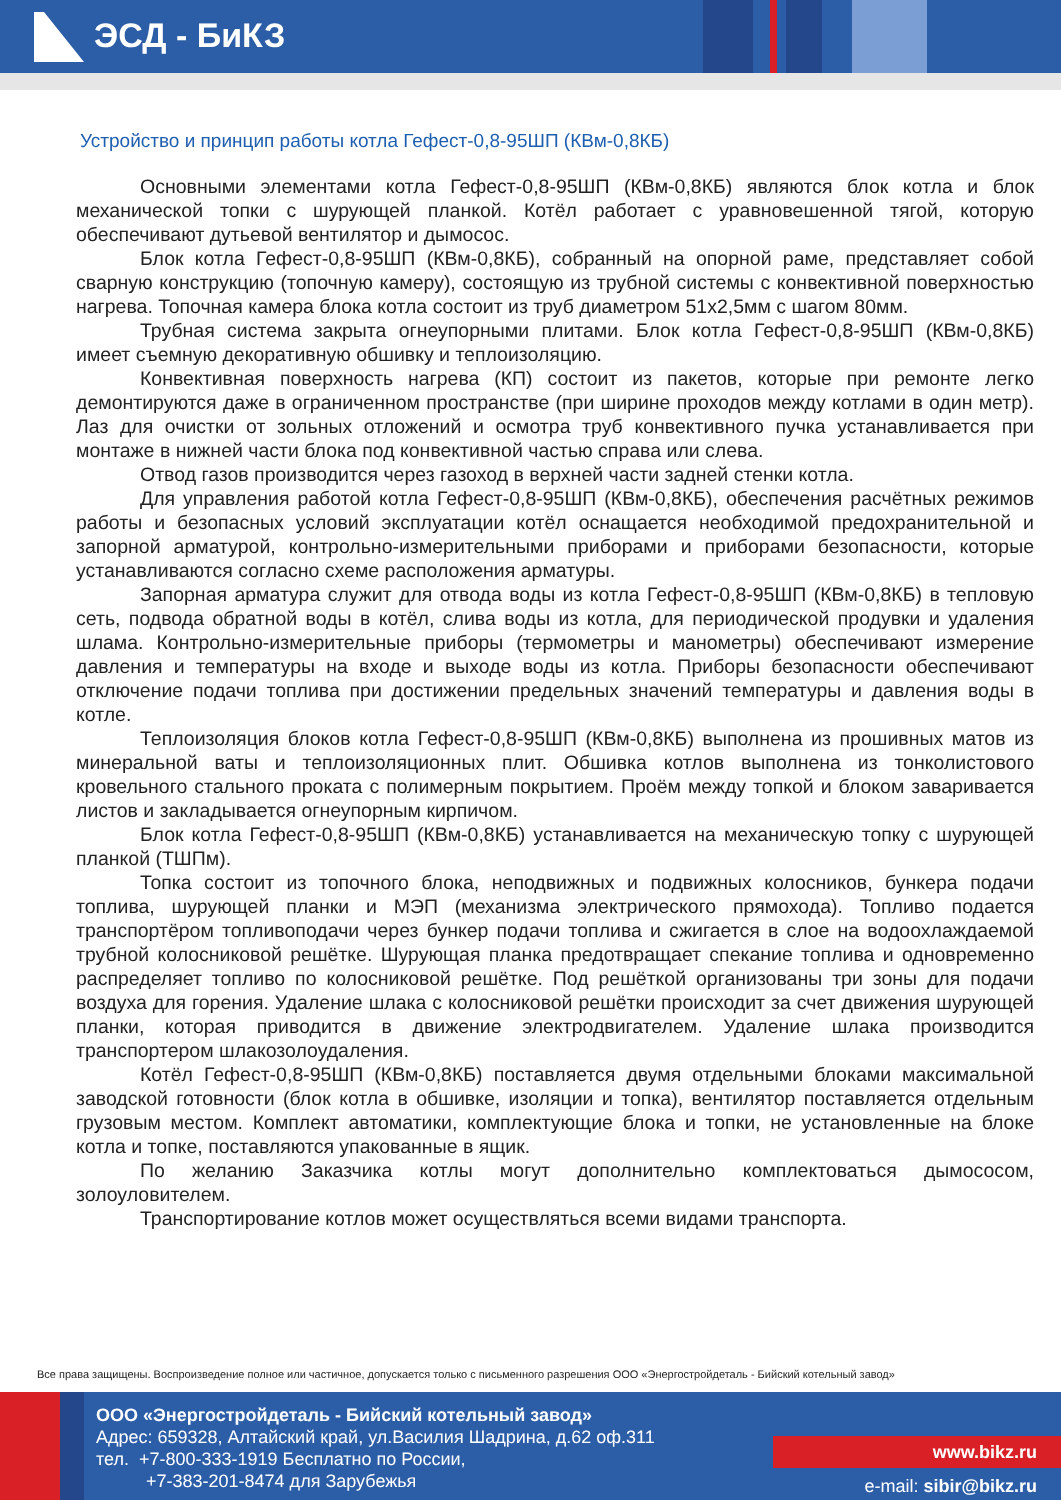ЭСД - БиКЗ
Устройство и принцип работы котла Гефест-0,8-95ШП (КВм-0,8КБ)
Основными элементами котла Гефест-0,8-95ШП (КВм-0,8КБ) являются блок котла и блок механической топки с шурующей планкой. Котёл работает с уравновешенной тягой, которую обеспечивают дутьевой вентилятор и дымосос.
Блок котла Гефест-0,8-95ШП (КВм-0,8КБ), собранный на опорной раме, представляет собой сварную конструкцию (топочную камеру), состоящую из трубной системы с конвективной поверхностью нагрева. Топочная камера блока котла состоит из труб диаметром 51х2,5мм с шагом 80мм.
Трубная система закрыта огнеупорными плитами. Блок котла Гефест-0,8-95ШП (КВм-0,8КБ) имеет съемную декоративную обшивку и теплоизоляцию.
Конвективная поверхность нагрева (КП) состоит из пакетов, которые при ремонте легко демонтируются даже в ограниченном пространстве (при ширине проходов между котлами в один метр). Лаз для очистки от зольных отложений и осмотра труб конвективного пучка устанавливается при монтаже в нижней части блока под конвективной частью справа или слева.
Отвод газов производится через газоход в верхней части задней стенки котла.
Для управления работой котла Гефест-0,8-95ШП (КВм-0,8КБ), обеспечения расчётных режимов работы и безопасных условий эксплуатации котёл оснащается необходимой предохранительной и запорной арматурой, контрольно-измерительными приборами и приборами безопасности, которые устанавливаются согласно схеме расположения арматуры.
Запорная арматура служит для отвода воды из котла Гефест-0,8-95ШП (КВм-0,8КБ) в тепловую сеть, подвода обратной воды в котёл, слива воды из котла, для периодической продувки и удаления шлама. Контрольно-измерительные приборы (термометры и манометры) обеспечивают измерение давления и температуры на входе и выходе воды из котла. Приборы безопасности обеспечивают отключение подачи топлива при достижении предельных значений температуры и давления воды в котле.
Теплоизоляция блоков котла Гефест-0,8-95ШП (КВм-0,8КБ) выполнена из прошивных матов из минеральной ваты и теплоизоляционных плит. Обшивка котлов выполнена из тонколистового кровельного стального проката с полимерным покрытием. Проём между топкой и блоком заваривается листов и закладывается огнеупорным кирпичом.
Блок котла Гефест-0,8-95ШП (КВм-0,8КБ) устанавливается на механическую топку с шурующей планкой (ТШПм).
Топка состоит из топочного блока, неподвижных и подвижных колосников, бункера подачи топлива, шурующей планки и МЭП (механизма электрического прямохода). Топливо подается транспортёром топливоподачи через бункер подачи топлива и сжигается в слое на водоохлаждаемой трубной колосниковой решётке. Шурующая планка предотвращает спекание топлива и одновременно распределяет топливо по колосниковой решётке. Под решёткой организованы три зоны для подачи воздуха для горения. Удаление шлака с колосниковой решётки происходит за счет движения шурующей планки, которая приводится в движение электродвигателем. Удаление шлака производится транспортером шлакозолоудаления.
Котёл Гефест-0,8-95ШП (КВм-0,8КБ) поставляется двумя отдельными блоками максимальной заводской готовности (блок котла в обшивке, изоляции и топка), вентилятор поставляется отдельным грузовым местом. Комплект автоматики, комплектующие блока и топки, не установленные на блоке котла и топке, поставляются упакованные в ящик.
По желанию Заказчика котлы могут дополнительно комплектоваться дымососом, золоуловителем.
Транспортирование котлов может осуществляться всеми видами транспорта.
Все права защищены. Воспроизведение полное или частичное, допускается только с письменного разрешения ООО «Энергостройдеталь - Бийский котельный завод»
ООО «Энергостройдеталь - Бийский котельный завод»
Адрес: 659328, Алтайский край, ул.Василия Шадрина, д.62 оф.311
тел. +7-800-333-1919 Бесплатно по России,
+7-383-201-8474 для Зарубежья
www.bikz.ru
e-mail: sibir@bikz.ru